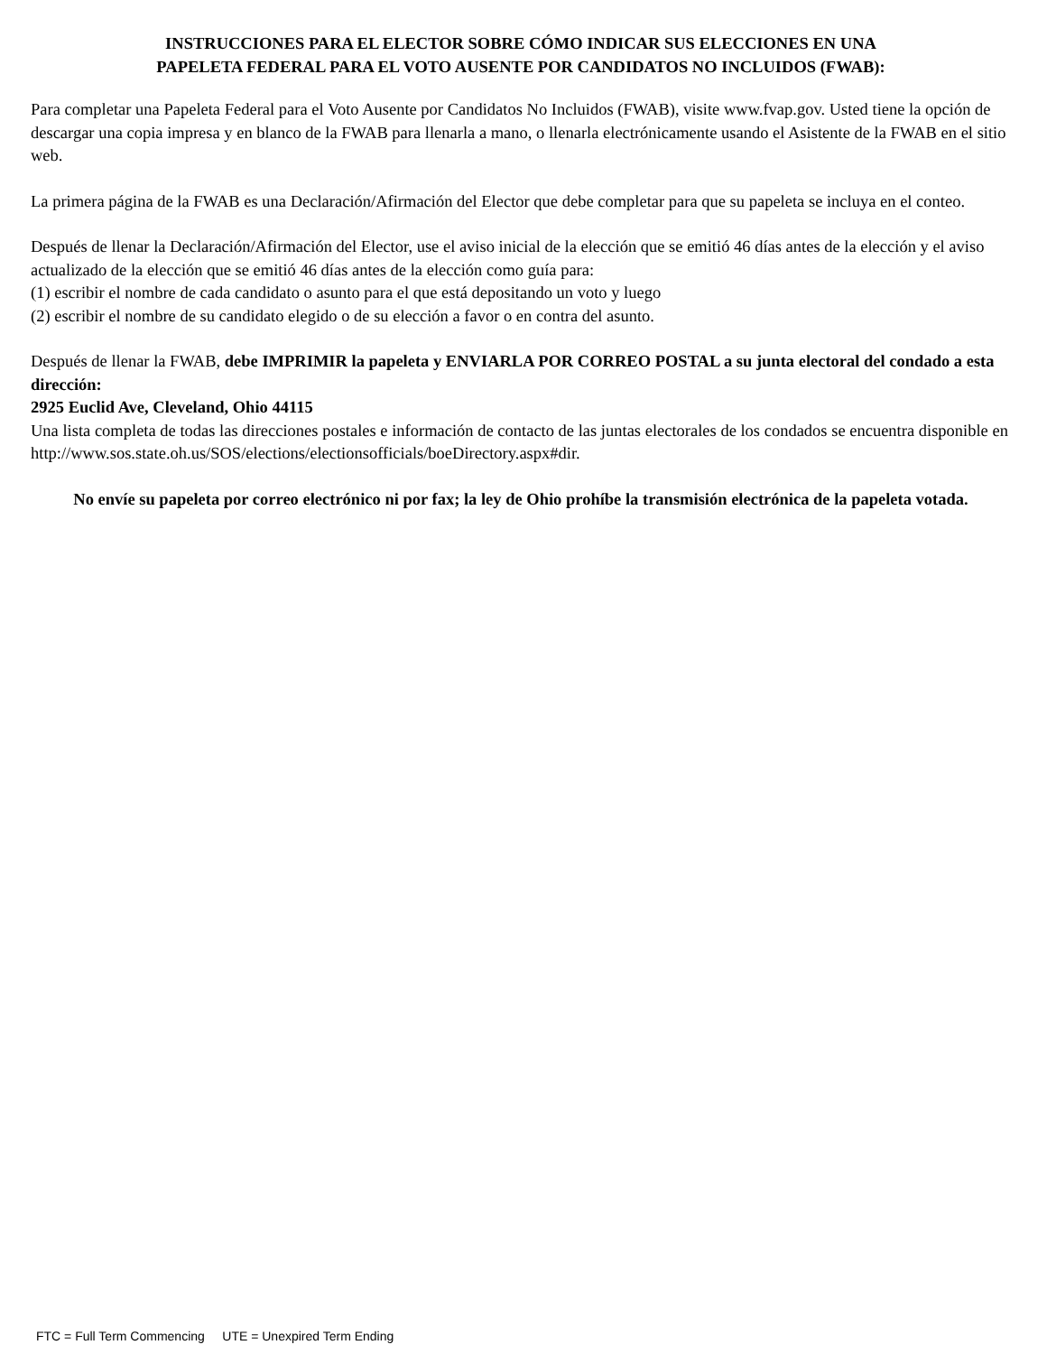INSTRUCCIONES PARA EL ELECTOR SOBRE CÓMO INDICAR SUS ELECCIONES EN UNA
PAPELETA FEDERAL PARA EL VOTO AUSENTE POR CANDIDATOS NO INCLUIDOS (FWAB):
Para completar una Papeleta Federal para el Voto Ausente por Candidatos No Incluidos (FWAB), visite www.fvap.gov. Usted tiene la opción de descargar una copia impresa y en blanco de la FWAB para llenarla a mano, o llenarla electrónicamente usando el Asistente de la FWAB en el sitio web.
La primera página de la FWAB es una Declaración/Afirmación del Elector que debe completar para que su papeleta se incluya en el conteo.
Después de llenar la Declaración/Afirmación del Elector, use el aviso inicial de la elección que se emitió 46 días antes de la elección y el aviso actualizado de la elección que se emitió 46 días antes de la elección como guía para:
(1) escribir el nombre de cada candidato o asunto para el que está depositando un voto y luego
(2) escribir el nombre de su candidato elegido o de su elección a favor o en contra del asunto.
Después de llenar la FWAB, debe IMPRIMIR la papeleta y ENVIARLA POR CORREO POSTAL a su junta electoral del condado a esta dirección:
2925 Euclid Ave, Cleveland, Ohio 44115
Una lista completa de todas las direcciones postales e información de contacto de las juntas electorales de los condados se encuentra disponible en http://www.sos.state.oh.us/SOS/elections/electionsofficials/boeDirectory.aspx#dir.
No envíe su papeleta por correo electrónico ni por fax; la ley de Ohio prohíbe la transmisión electrónica de la papeleta votada.
FTC = Full Term Commencing UTE = Unexpired Term Ending